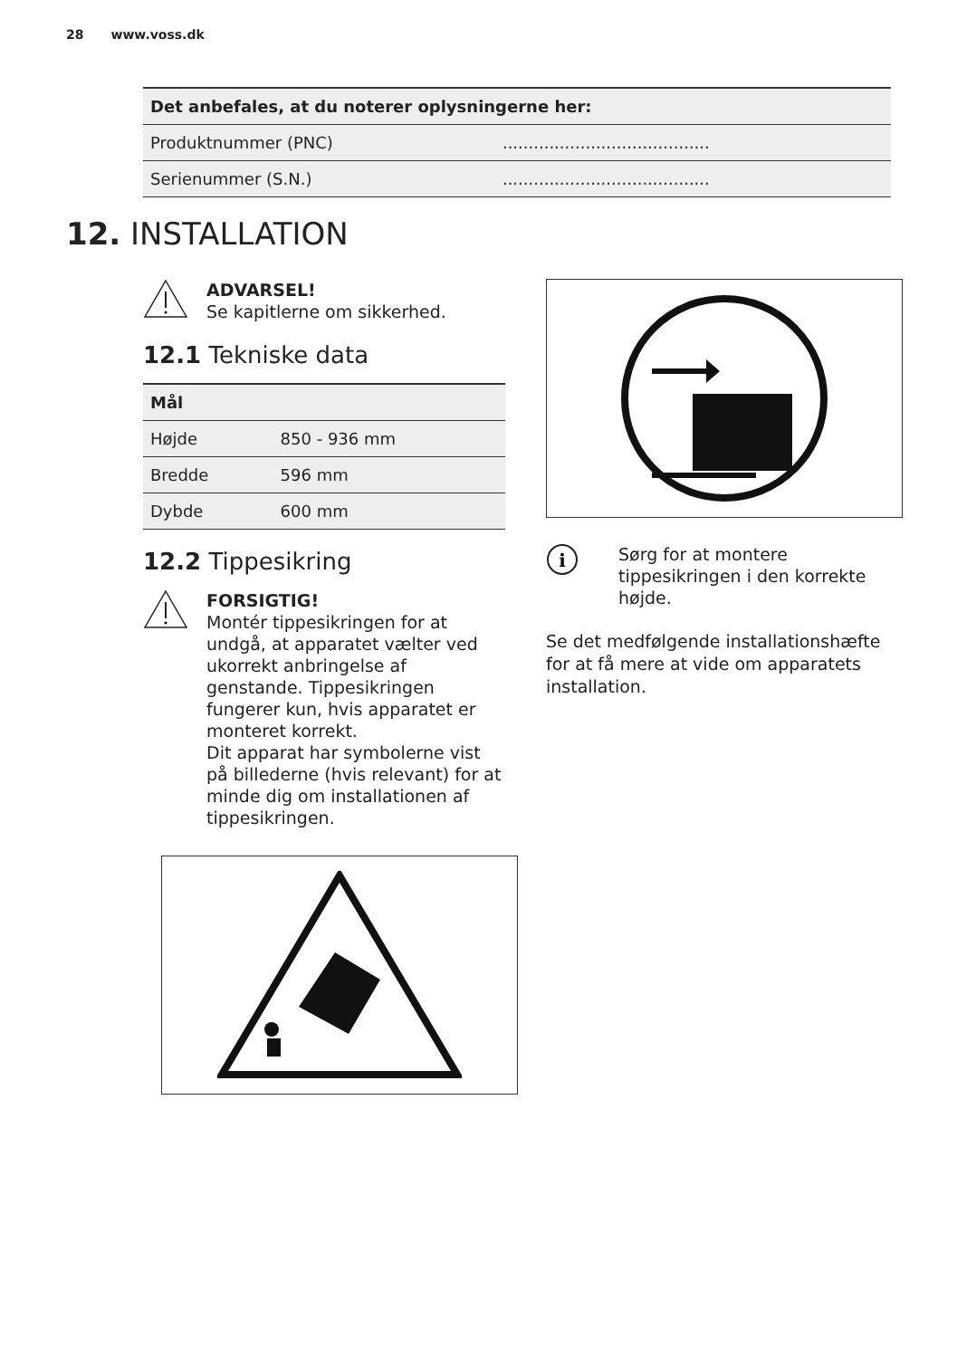28 www.voss.dk
| Det anbefales, at du noterer oplysningerne her: | |
| --- | --- |
| Produktnummer (PNC) | ........................................ |
| Serienummer (S.N.) | ........................................ |
12. INSTALLATION
ADVARSEL!
Se kapitlerne om sikkerhed.
12.1 Tekniske data
| Mål | |
| --- | --- |
| Højde | 850 - 936 mm |
| Bredde | 596 mm |
| Dybde | 600 mm |
12.2 Tippesikring
FORSIGTIG!
Montér tippesikringen for at undgå, at apparatet vælter ved ukorrekt anbringelse af genstande. Tippesikringen fungerer kun, hvis apparatet er monteret korrekt.
Dit apparat har symbolerne vist på billederne (hvis relevant) for at minde dig om installationen af tippesikringen.
i
Sørg for at montere tippesikringen i den korrekte højde.
Se det medfølgende installationshæfte for at få mere at vide om apparatets installation.